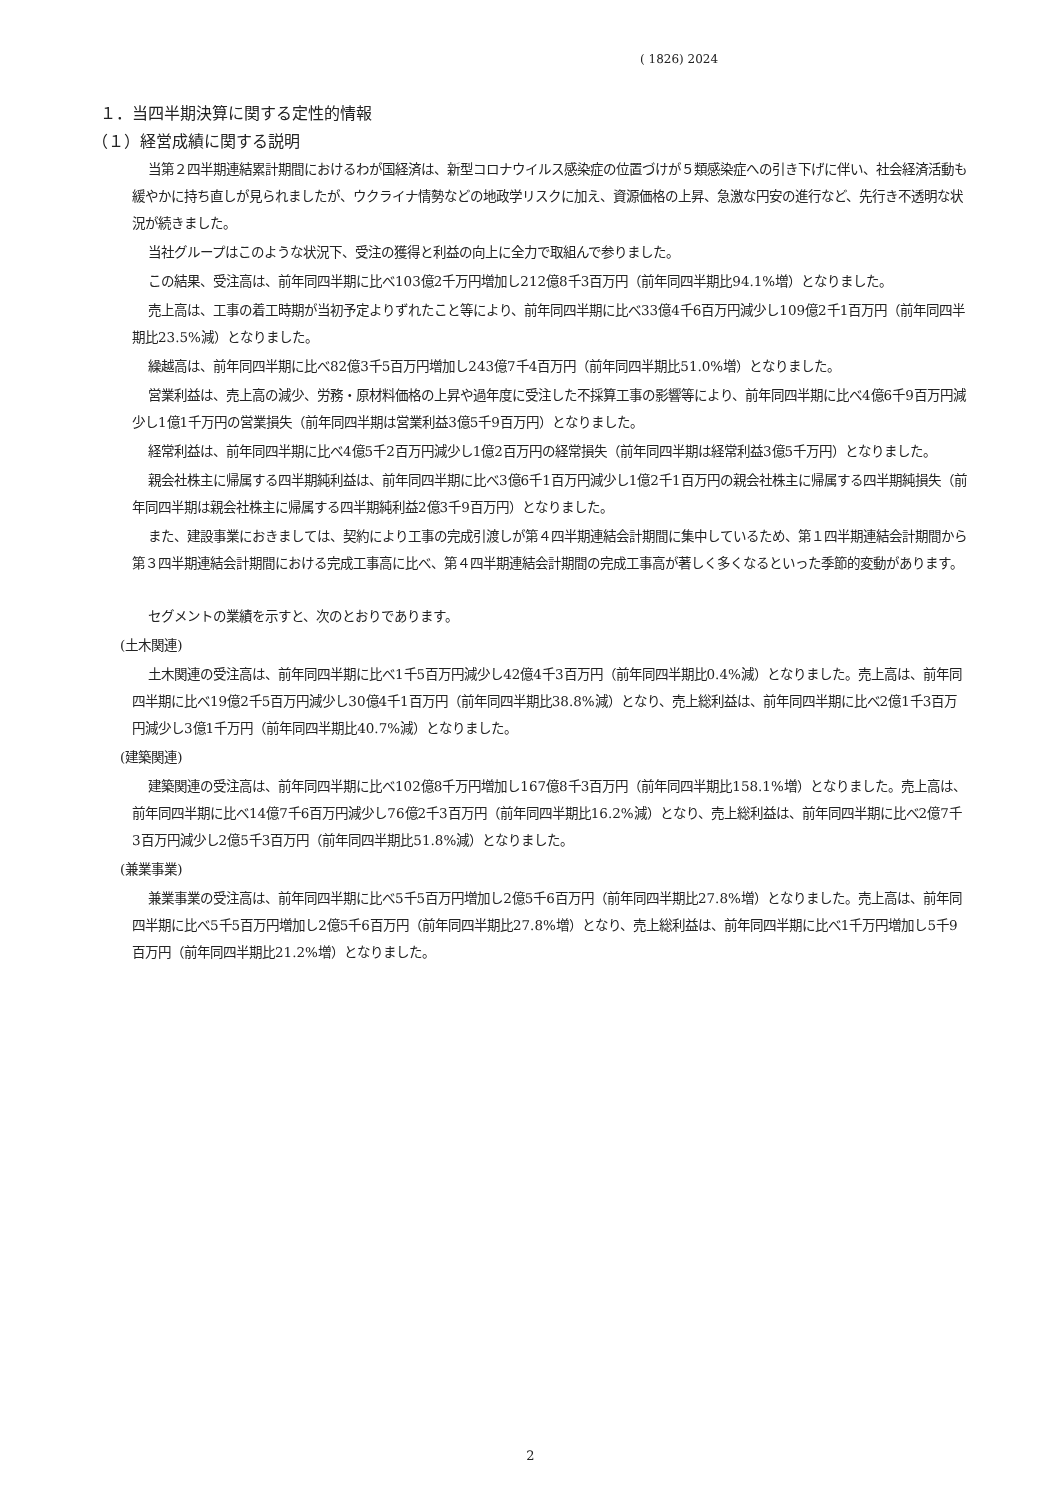( 1826) 2024
１．当四半期決算に関する定性的情報
（１）経営成績に関する説明
当第２四半期連結累計期間におけるわが国経済は、新型コロナウイルス感染症の位置づけが５類感染症への引き下げに伴い、社会経済活動も緩やかに持ち直しが見られましたが、ウクライナ情勢などの地政学リスクに加え、資源価格の上昇、急激な円安の進行など、先行き不透明な状況が続きました。
当社グループはこのような状況下、受注の獲得と利益の向上に全力で取組んで参りました。
この結果、受注高は、前年同四半期に比べ103億2千万円増加し212億8千3百万円（前年同四半期比94.1%増）となりました。
売上高は、工事の着工時期が当初予定よりずれたこと等により、前年同四半期に比べ33億4千6百万円減少し109億2千1百万円（前年同四半期比23.5%減）となりました。
繰越高は、前年同四半期に比べ82億3千5百万円増加し243億7千4百万円（前年同四半期比51.0%増）となりました。
営業利益は、売上高の減少、労務・原材料価格の上昇や過年度に受注した不採算工事の影響等により、前年同四半期に比べ4億6千9百万円減少し1億1千万円の営業損失（前年同四半期は営業利益3億5千9百万円）となりました。
経常利益は、前年同四半期に比べ4億5千2百万円減少し1億2百万円の経常損失（前年同四半期は経常利益3億5千万円）となりました。
親会社株主に帰属する四半期純利益は、前年同四半期に比べ3億6千1百万円減少し1億2千1百万円の親会社株主に帰属する四半期純損失（前年同四半期は親会社株主に帰属する四半期純利益2億3千9百万円）となりました。
また、建設事業におきましては、契約により工事の完成引渡しが第４四半期連結会計期間に集中しているため、第１四半期連結会計期間から第３四半期連結会計期間における完成工事高に比べ、第４四半期連結会計期間の完成工事高が著しく多くなるといった季節的変動があります。
セグメントの業績を示すと、次のとおりであります。
(土木関連)
土木関連の受注高は、前年同四半期に比べ1千5百万円減少し42億4千3百万円（前年同四半期比0.4%減）となりました。売上高は、前年同四半期に比べ19億2千5百万円減少し30億4千1百万円（前年同四半期比38.8%減）となり、売上総利益は、前年同四半期に比べ2億1千3百万円減少し3億1千万円（前年同四半期比40.7%減）となりました。
(建築関連)
建築関連の受注高は、前年同四半期に比べ102億8千万円増加し167億8千3百万円（前年同四半期比158.1%増）となりました。売上高は、前年同四半期に比べ14億7千6百万円減少し76億2千3百万円（前年同四半期比16.2%減）となり、売上総利益は、前年同四半期に比べ2億7千3百万円減少し2億5千3百万円（前年同四半期比51.8%減）となりました。
(兼業事業)
兼業事業の受注高は、前年同四半期に比べ5千5百万円増加し2億5千6百万円（前年同四半期比27.8%増）となりました。売上高は、前年同四半期に比べ5千5百万円増加し2億5千6百万円（前年同四半期比27.8%増）となり、売上総利益は、前年同四半期に比べ1千万円増加し5千9百万円（前年同四半期比21.2%増）となりました。
2